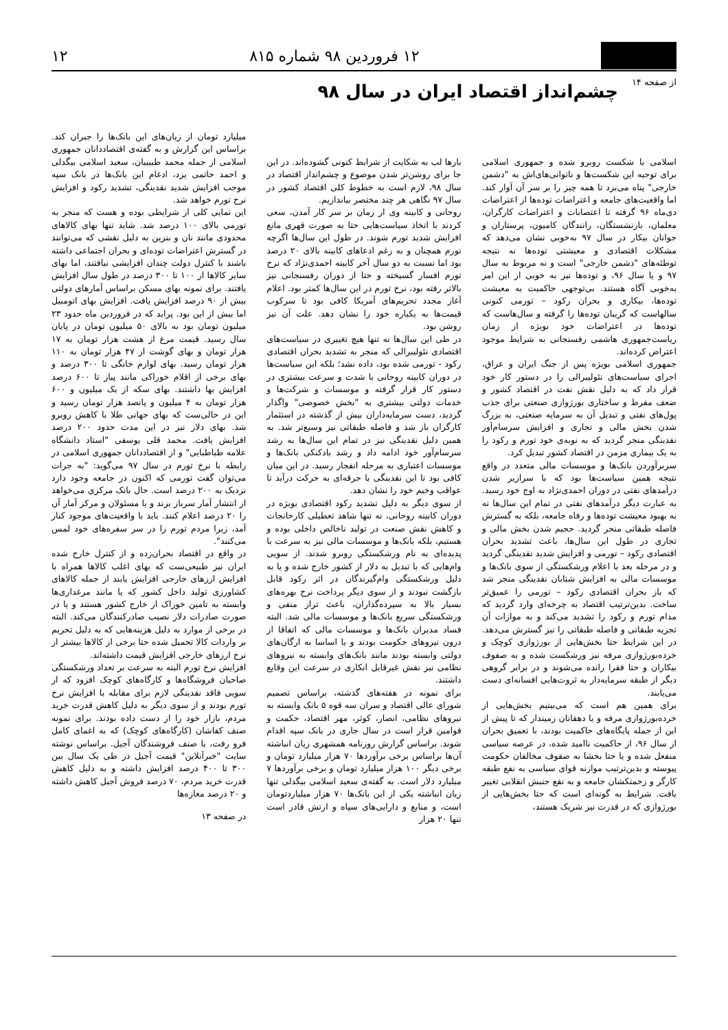۱۲ فروردین ۹۸ شماره ۸۱۵ ۱۲
از صفحه ۱۴
چشم‌انداز اقتصاد ایران در سال ۹۸
اسلامی با شکست روبرو شده و جمهوری اسلامی برای توجیه این شکست‌ها و ناتوانی‌های‌اش به "دشمن خارجی" پناه می‌برد تا همه چیز را بر سر آن آوار کند. اما واقعیت‌های جامعه و اعتراضات توده‌ها از اعتراضات دی‌ماه ۹۶ گرفته تا اعتصابات و اعتراضات کارگران، معلمان، بازنشستگان، رانندگان کامیون، پرستاران و جوانان بیکار در سال ۹۷ به‌خوبی نشان می‌دهد که مشکلات اقتصادی و معیشتی توده‌ها نه نتیجه توطئه‌های "دشمن خارجی" است و نه مربوط به سال ۹۷ و یا سال ۹۶، و توده‌ها نیز به خوبی از این امر به‌خوبی آگاه هستند. بی‌توجهی حاکمیت به معیشت توده‌ها، بیکاری و بحران رکود – تورمی کنونی سالهاست که گریبان توده‌ها را گرفته و سال‌هاست که توده‌ها در اعتراضات خود بویژه از زمان ریاست‌جمهوری هاشمی رفسنجانی به شرایط موجود اعتراض کرده‌اند.
جمهوری اسلامی بویژه پس از جنگ ایران و عراق، اجرای سیاست‌های نئولیبرالی را در دستور کار خود قرار داد که به دلیل نقش نفت در اقتصاد کشور و ضعف مفرط و ساختاری بورژوازی صنعتی برای جذب پول‌های نفتی و تبدیل آن به سرمایه صنعتی، به بزرگ شدن بخش مالی و تجاری و افزایش سرسام‌آور نقدینگی منجر گردید که به نوبه‌ی خود تورم و رکود را به یک بیماری مزمن در اقتصاد کشور تبدیل کرد.
سربرآوردن بانک‌ها و موسسات مالی متعدد در واقع نتیجه همین سیاست‌ها بود که با سرازیر شدن درآمدهای نفتی در دوران احمدی‌نژاد به اوج خود رسید. به عبارت دیگر درآمدهای نفتی در تمام این سال‌ها نه به بهبود معیشت توده‌ها و رفاه جامعه، بلکه به گسترش فاصله طبقاتی منجر گردید. حجیم شدن بخش مالی و تجاری در طول این سال‌ها، باعث تشدید بحران اقتصادی رکود – تورمی و افزایش شدید نقدینگی گردید و در مرحله بعد با اعلام ورشکستگی از سوی بانک‌ها و موسسات مالی به افزایش شتابان نقدینگی منجر شد که باز بحران اقتصادی رکود – تورمی را عمیق‌تر ساخت. بدین‌ترتیب اقتصاد به چرخه‌ای وارد گردید که مدام تورم و رکود را تشدید می‌کند و به موازات آن تجزیه طبقاتی و فاصله طبقاتی را نیز گسترش می‌دهد. در این شرایط حتا بخش‌هایی از بورژوازی کوچک و خرده‌بورژوازی مرفه نیز ورشکست شده و به صفوف بیکاران و حتا فقرا رانده می‌شوند و در برابر گروهی دیگر از طبقه سرمایه‌دار به ثروت‌هایی افسانه‌ای دست می‌یابند.
برای همین هم است که می‌بینیم بخش‌هایی از خرده‌بورژوازی مرفه و یا دهقانان زمیندار که تا پیش از این از جمله پایگاه‌های حاکمیت بودند، با تعمیق بحران از سال ۹۶، از حاکمیت ناامید شده، در عرصه سیاسی منفعل شده و یا حتا بخشا به صفوف مخالفان حکومت پیوسته و بدین‌ترتیب موازنه قوای سیاسی به نفع طبقه کارگر و زحمتکشان جامعه و به نفع جنبش انقلابی تغییر یافت. شرایط به گونه‌ای است که حتا بخش‌هایی از بورژوازی که در قدرت نیز شریک هستند،
بارها لب به شکایت از شرایط کنونی گشوده‌اند. در این جا برای روشن‌تر شدن موضوع و چشم‌انداز اقتصاد در سال ۹۸، لازم است به خطوط کلی اقتصاد کشور در سال ۹۷ نگاهی هر چند مختصر بیاندازیم.
روحانی و کابینه وی از زمان بر سر کار آمدن، سعی کردند با اتخاذ سیاست‌هایی حتا به صورت قهری مانع افزایش شدید تورم شوند. در طول این سال‌ها اگرچه تورم همچنان و به رغم ادعاهای کابینه بالای ۲۰ درصد بود اما نسبت به دو سال آخر کابینه احمدی‌نژاد که نرخ تورم افسار گسیخته و حتا از دوران رفسنجانی نیز بالاتر رفته بود، نرخ تورم در این سال‌ها کمتر بود. اعلام آغاز مجدد تحریم‌های آمریکا کافی بود تا سرکوب قیمت‌ها به یکباره خود را نشان دهد. علت آن نیز روشن بود.
در طی این سال‌ها نه تنها هیچ تغییری در سیاست‌های اقتصادی نئولیبرالی که منجر به تشدید بحران اقتصادی رکود - تورمی شده بود، داده نشد؛ بلکه این سیاست‌ها در دوران کابینه روحانی با شدت و سرعت بیشتری در دستور کار قرار گرفته و موسسات و شرکت‌ها و خدمات دولتی بیشتری به "بخش خصوصی" واگذار گردید، دست سرمایه‌داران بیش از گذشته در استثمار کارگران باز شد و فاصله طبقاتی نیز وسیع‌تر شد. به همین دلیل نقدینگی نیز در تمام این سال‌ها به رشد سرسام‌آور خود ادامه داد و رشد بادکنکی بانک‌ها و موسسات اعتباری به مرحله انفجار رسید. در این میان کافی بود تا این نقدینگی با جرقه‌ای به حرکت درآید تا عواقب وخیم خود را نشان دهد.
از سوی دیگر به دلیل تشدید رکود اقتصادی بویژه در دوران کابینه روحانی، نه تنها شاهد تعطیلی کارخانجات و کاهش نقش صنعت در تولید ناخالص داخلی بوده و هستیم، بلکه بانک‌ها و موسسات مالی نیز به سرعت با پدیده‌ای به نام ورشکستگی روبرو شدند. از سویی وام‌هایی که با تبدیل به دلار از کشور خارج شده و یا به دلیل ورشکستگی وام‌گیرندگان در اثر رکود قابل بازگشت نبودند و از سوی دیگر پرداخت نرخ بهره‌های بسیار بالا به سپرده‌گذاران، باعث تراز منفی و ورشکستگی سریع بانک‌ها و موسسات مالی شد. البته فساد مدیران بانک‌ها و موسسات مالی که اتفاقا از درون نیروهای حکومت بودند و یا اساسا به ارگان‌های دولتی وابسته بودند مانند بانک‌های وابسته به نیروهای نظامی نیز نقش غیرقابل انکاری در سرعت این وقایع داشتند.
برای نمونه در هفته‌های گذشته، براساس تصمیم شورای عالی اقتصاد و سران سه قوه ۵ بانک وابسته به نیروهای نظامی، انصار، کوثر، مهر اقتصاد، حکمت و قوامین قرار است در سال جاری در بانک سپه اقدام شوند. براساس گزارش روزنامه همشهری زیان انباشته آن‌ها براساس برخی برآوردها ۷۰ هزار میلیارد تومان و برخی دیگر ۱۰۰ هزار میلیارد تومان و برخی برآوردها ۷ میلیارد دلار است. به گفته‌ی سعید اسلامی بیگدلی تنها زیان انباشته یکی از این بانک‌ها ۷۰ هزار میلیاردتومان است، و منابع و دارایی‌های سپاه و ارتش قادر است تنها ۲۰ هزار
میلیارد تومان از زیان‌های این بانک‌ها را جبران کند. براساس این گزارش و به گفته‌ی اقتصاددانان جمهوری اسلامی از جمله محمد طبیبیان، سعید اسلامی بیگدلی و احمد حاتمی یزد، ادغام این بانک‌ها در بانک سپه موجب افزایش شدید نقدینگی، تشدید رکود و افزایش نرخ تورم خواهد شد.
این نمایی کلی از شرایطی بوده و هست که منجر به تورمی بالای ۱۰۰ درصد شد. شاید تنها بهای کالاهای محدودی مانند نان و بنزین به دلیل نقشی که می‌توانند در گسترش اعتراضات توده‌ای و بحران اجتماعی داشته باشند با کنترل دولت چندان افزایشی نیافتند، اما بهای سایر کالاها از ۱۰۰ تا ۳۰۰ درصد در طول سال افزایش یافتند. برای نمونه بهای مسکن براساس آمارهای دولتی بیش از ۹۰ درصد افزایش یافت. افزایش بهای اتومبیل اما بیش از این بود. پراید که در فروردین ماه حدود ۲۳ میلیون تومان بود به بالای ۵۰ میلیون تومان در پایان سال رسید. قیمت مرغ از هشت هزار تومان به ۱۷ هزار تومان و بهای گوشت از ۴۷ هزار تومان به ۱۱۰ هزار تومان رسید. بهای لوازم خانگی تا ۳۰۰ درصد و بهای برخی از اقلام خوراکی مانند پیاز تا ۶۰۰ درصد افزایش بها داشتند. بهای سکه از یک میلیون و ۶۰۰ هزار تومان به ۴ میلیون و پانصد هزار تومان رسید و این در حالی‌ست که بهای جهانی طلا با کاهش روبرو شد. بهای دلار نیز در این مدت حدود ۲۰۰ درصد افزایش یافت. محمد قلی یوسفی "استاد دانشگاه علامه طباطبایی" و از اقتصاددانان جمهوری اسلامی در رابطه با نرخ تورم در سال ۹۷ می‌گوید: "به جرات می‌توان گفت تورمی که اکنون در جامعه وجود دارد نزدیک به ۲۰۰ درصد است. حال بانک مرکزی می‌خواهد از انتشار آمار سرباز بزند و یا مسئولان و مرکز آمار آن را ۲۰ درصد اعلام کنند. باید با واقعیت‌های موجود کنار آمد، زیرا مردم تورم را در سر سفره‌های خود لمس می‌کنند".
در واقع در اقتصاد بحران‌زده و از کنترل خارج شده ایران نیز طبیعی‌ست که بهای اغلب کالاها همراه با افزایش ارزهای خارجی افزایش یابند از جمله کالاهای کشاورزی تولید داخل کشور که یا مانند مرغداری‌ها وابسته به تامین خوراک از خارج کشور هستند و یا در صورت صادرات دلار نصیب صادرکنندگان می‌کند. البته در برخی از موارد به دلیل هزینه‌هایی که به دلیل تحریم بر واردات کالا تحمیل شده حتا برخی از کالاها بیشتر از نرخ ارزهای خارجی افزایش قیمت داشته‌اند.
افزایش نرخ تورم البته به سرعت بر تعداد ورشکستگی صاحبان فروشگاه‌ها و کارگاه‌های کوچک افزود که از سویی فاقد نقدینگی لازم برای مقابله با افزایش نرخ تورم بودند و از سوی دیگر به دلیل کاهش قدرت خرید مردم، بازار خود را از دست داده بودند. برای نمونه صنف کفاشان (کارگاه‌های کوچک) که به اغمای کامل فرو رفت، یا صنف فروشندگان آجیل. براساس نوشته سایت "خبرآنلاین" قیمت آجیل در طی یک سال بین ۳۰۰ تا ۴۰۰ درصد افزایش داشته و به دلیل کاهش قدرت خرید مردم، ۷۰ درصد فروش آجیل کاهش داشته و ۲۰ درصد مغازه‌ها
در صفحه ۱۳